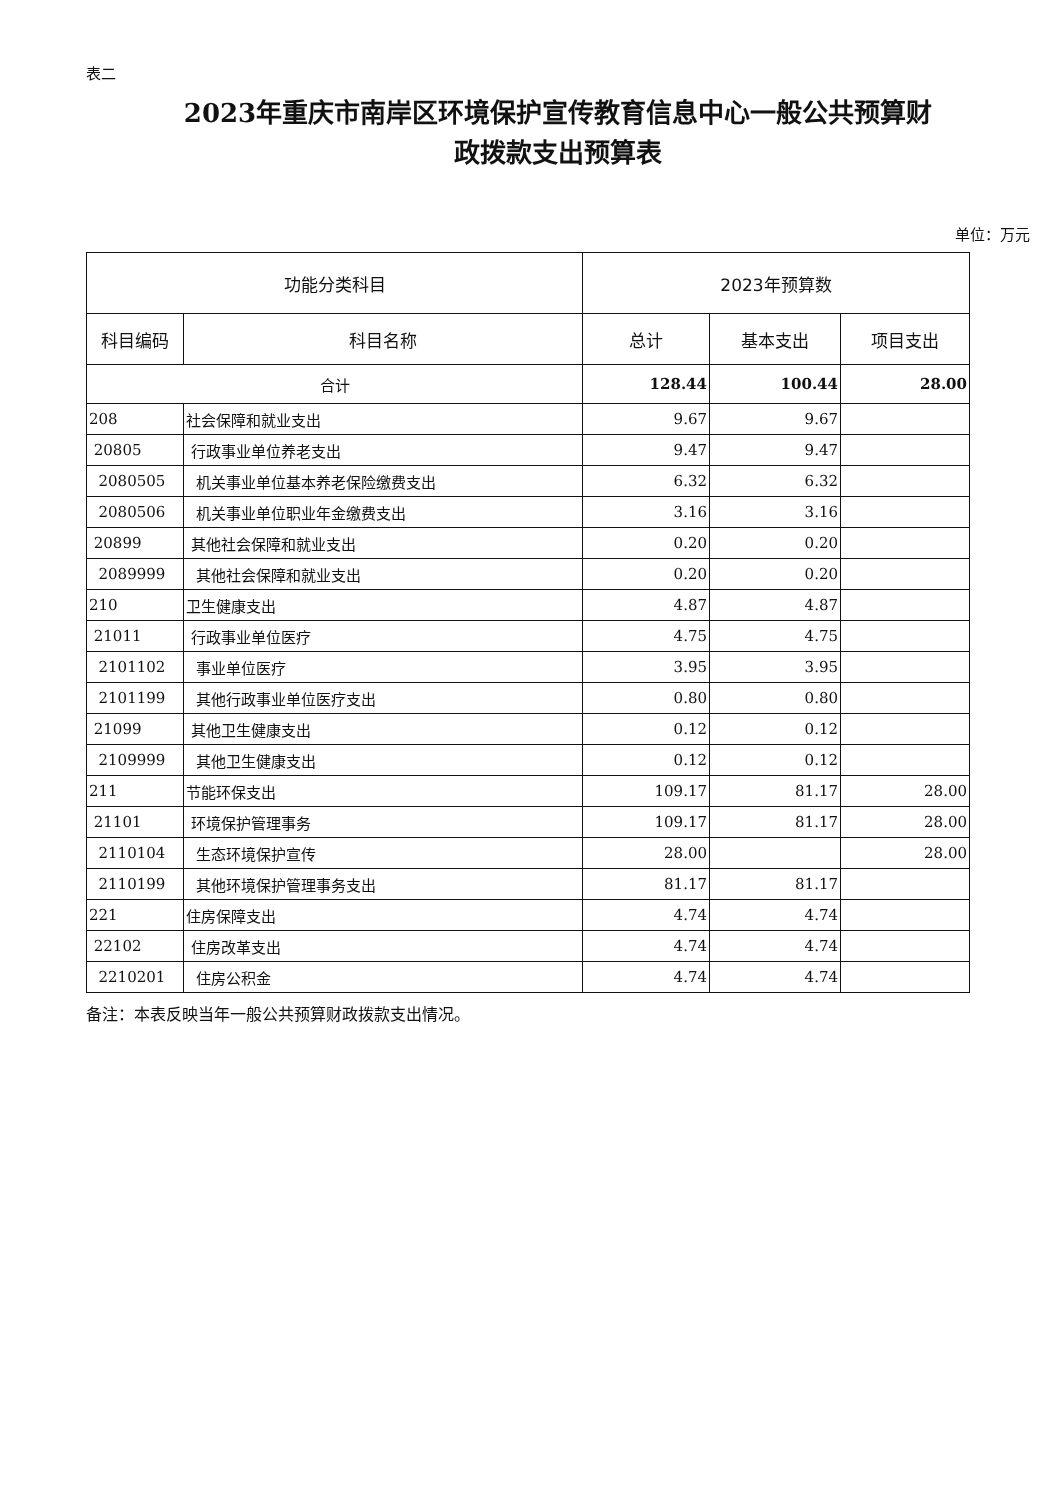表二
2023年重庆市南岸区环境保护宣传教育信息中心一般公共预算财
政拨款支出预算表
单位：万元
| 功能分类科目 | | 2023年预算数 | | |
| --- | --- | --- | --- | --- |
| 科目编码 | 科目名称 | 总计 | 基本支出 | 项目支出 |
| 合计 | | 128.44 | 100.44 | 28.00 |
| 208 | 社会保障和就业支出 | 9.67 | 9.67 | |
| 20805 | 行政事业单位养老支出 | 9.47 | 9.47 | |
| 2080505 | 机关事业单位基本养老保险缴费支出 | 6.32 | 6.32 | |
| 2080506 | 机关事业单位职业年金缴费支出 | 3.16 | 3.16 | |
| 20899 | 其他社会保障和就业支出 | 0.20 | 0.20 | |
| 2089999 | 其他社会保障和就业支出 | 0.20 | 0.20 | |
| 210 | 卫生健康支出 | 4.87 | 4.87 | |
| 21011 | 行政事业单位医疗 | 4.75 | 4.75 | |
| 2101102 | 事业单位医疗 | 3.95 | 3.95 | |
| 2101199 | 其他行政事业单位医疗支出 | 0.80 | 0.80 | |
| 21099 | 其他卫生健康支出 | 0.12 | 0.12 | |
| 2109999 | 其他卫生健康支出 | 0.12 | 0.12 | |
| 211 | 节能环保支出 | 109.17 | 81.17 | 28.00 |
| 21101 | 环境保护管理事务 | 109.17 | 81.17 | 28.00 |
| 2110104 | 生态环境保护宣传 | 28.00 | | 28.00 |
| 2110199 | 其他环境保护管理事务支出 | 81.17 | 81.17 | |
| 221 | 住房保障支出 | 4.74 | 4.74 | |
| 22102 | 住房改革支出 | 4.74 | 4.74 | |
| 2210201 | 住房公积金 | 4.74 | 4.74 | |
备注：本表反映当年一般公共预算财政拨款支出情况。